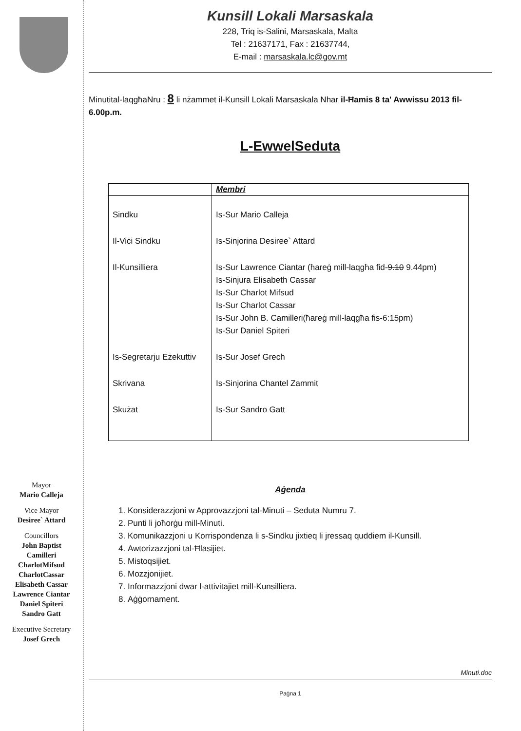Mayor
Mario Calleja
Vice Mayor
Desiree` Attard
Councillors
John Baptist
Camilleri
CharlotMifsud
CharlotCassar
Elisabeth Cassar
Lawrence Ciantar
Daniel Spiteri
Sandro Gatt
Executive Secretary
Josef Grech
Kunsill Lokali Marsaskala
228, Triq is-Salini, Marsaskala, Malta
Tel : 21637171, Fax : 21637744,
E-mail : marsaskala.lc@gov.mt
Minutital-laqgħaNru : 8 li nżammet il-Kunsill Lokali Marsaskala Nhar il-Ħamis 8 ta' Awwissu 2013 fil-6.00p.m.
L-EwwelSeduta
| | Membri |
| --- | --- |
| Sindku | Is-Sur Mario Calleja |
| Il-Viċi Sindku | Is-Sinjorina Desiree` Attard |
| Il-Kunsilliera | Is-Sur Lawrence Ciantar (ħareġ mill-laqgħa fid- 9.10 9.44pm) Is-Sinjura Elisabeth Cassar Is-Sur Charlot Mifsud Is-Sur Charlot Cassar Is-Sur John B. Camilleri(ħareġ mill-laqgħa fis-6:15pm) Is-Sur Daniel Spiteri |
| Is-Segretarju Eżekuttiv | Is-Sur Josef Grech |
| Skrivana | Is-Sinjorina Chantel Zammit |
| Skużat | Is-Sur Sandro Gatt |
Aġenda
1. Konsiderazzjoni w Approvazzjoni tal-Minuti – Seduta Numru 7.
2. Punti li joħorġu mill-Minuti.
3. Komunikazzjoni u Korrispondenza li s-Sindku jixtieq li jressaq quddiem il-Kunsill.
4. Awtorizazzjoni tal-Ħlasijiet.
5. Mistoqsijiet.
6. Mozzjonijiet.
7. Informazzjoni dwar l-attivitajiet mill-Kunsilliera.
8. Aġġornament.
Minuti.doc
Paġna 1